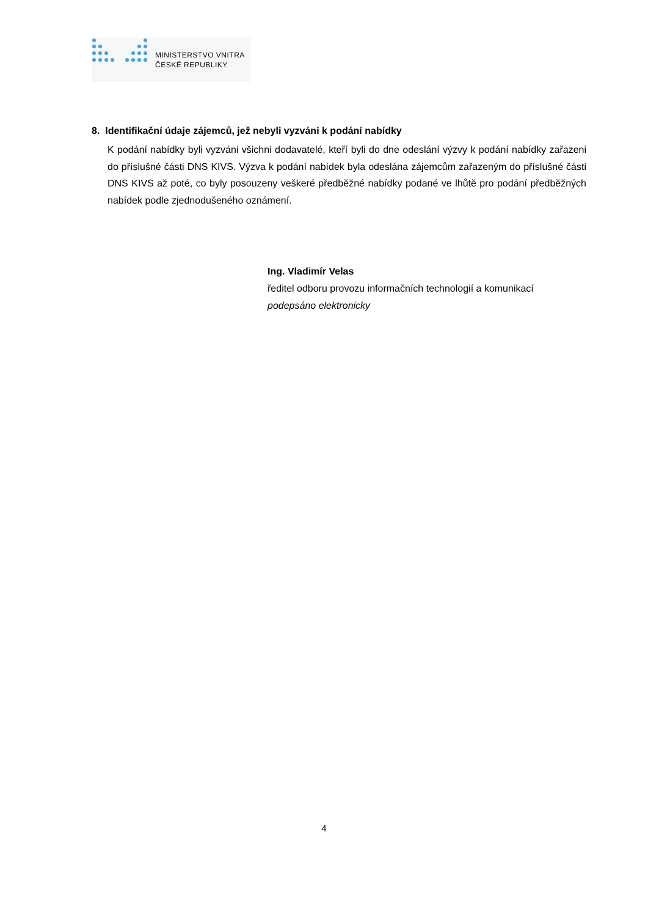MINISTERSTVO VNITRA
ČESKÉ REPUBLIKY
8. Identifikační údaje zájemců, jež nebyli vyzváni k podání nabídky
K podání nabídky byli vyzváni všichni dodavatelé, kteří byli do dne odeslání výzvy k podání nabídky zařazeni do příslušné části DNS KIVS. Výzva k podání nabídek byla odeslána zájemcům zařazeným do příslušné části DNS KIVS až poté, co byly posouzeny veškeré předběžné nabídky podané ve lhůtě pro podání předběžných nabídek podle zjednodušeného oznámení.
Ing. Vladimír Velas
ředitel odboru provozu informačních technologií a komunikací
podepsáno elektronicky
4